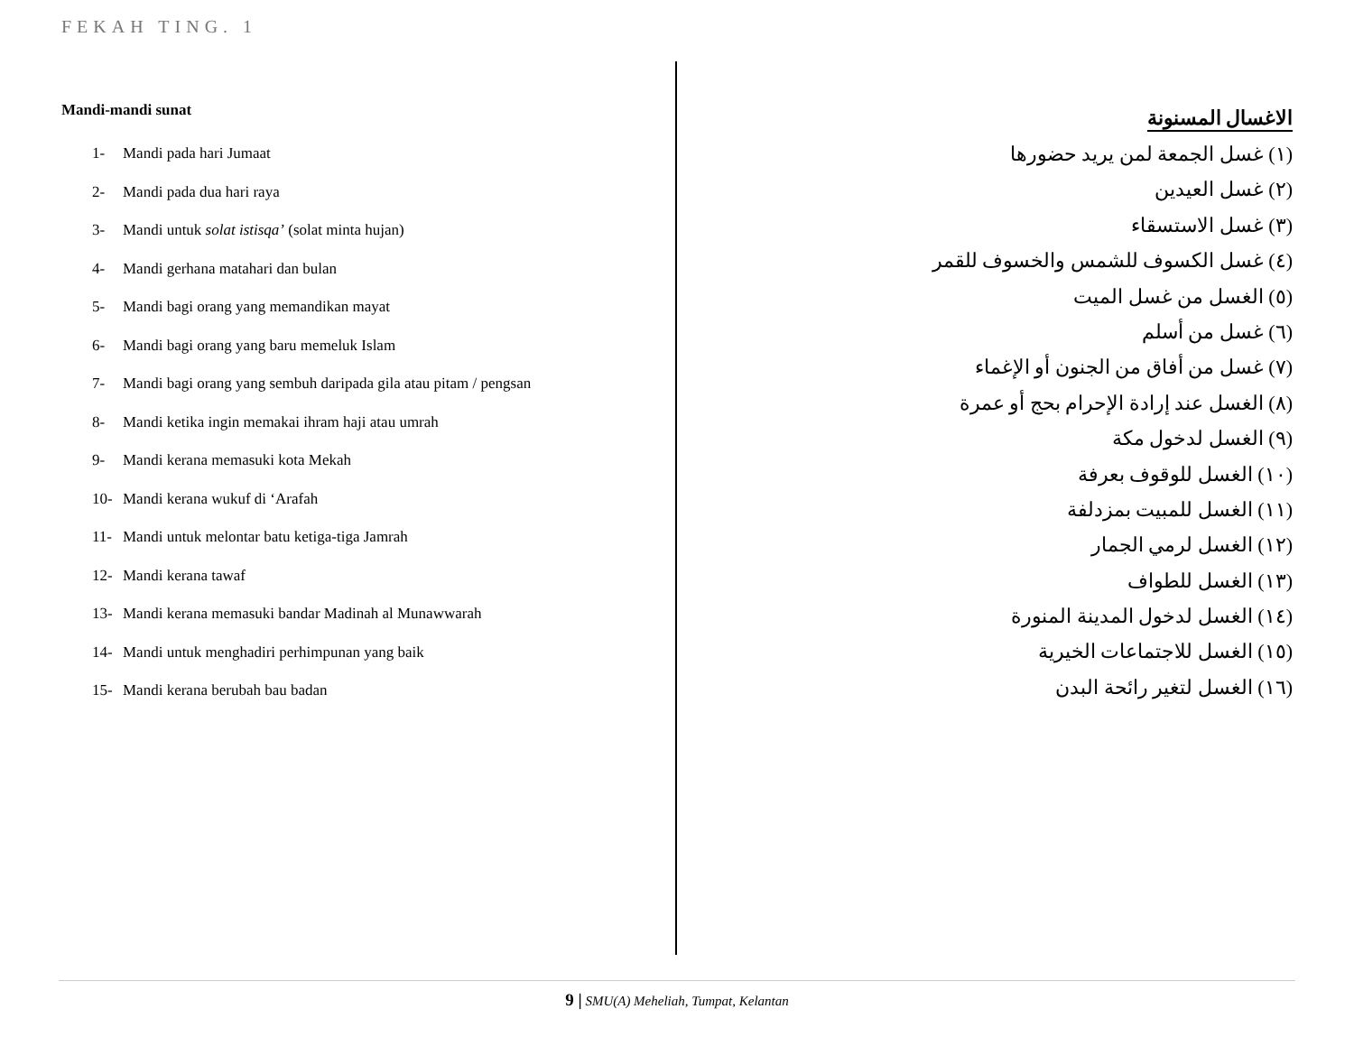FEKAH TING. 1
Mandi-mandi sunat
1- Mandi pada hari Jumaat
2- Mandi pada dua hari raya
3- Mandi untuk solat istisqa’ (solat minta hujan)
4- Mandi gerhana matahari dan bulan
5- Mandi bagi orang yang memandikan mayat
6- Mandi bagi orang yang baru memeluk Islam
7- Mandi bagi orang yang sembuh daripada gila atau pitam / pengsan
8- Mandi ketika ingin memakai ihram haji atau umrah
9- Mandi kerana memasuki kota Mekah
10- Mandi kerana wukuf di ‘Arafah
11- Mandi untuk melontar batu ketiga-tiga Jamrah
12- Mandi kerana tawaf
13- Mandi kerana memasuki bandar Madinah al Munawwarah
14- Mandi untuk menghadiri perhimpunan yang baik
15- Mandi kerana berubah bau badan
الاغسال المسنونة
(١) غسل الجمعة لمن يريد حضورها
(٢) غسل العيدين
(٣) غسل الاستسقاء
(٤) غسل الكسوف للشمس والخسوف للقمر
(٥) الغسل من غسل الميت
(٦) غسل من أسلم
(٧) غسل من أفاق من الجنون أو الإغماء
(٨) الغسل عند إرادة الإحرام بحج أو عمرة
(٩) الغسل لدخول مكة
(١٠) الغسل للوقوف بعرفة
(١١) الغسل للمبيت بمزدلفة
(١٢) الغسل لرمي الجمار
(١٣) الغسل للطواف
(١٤) الغسل لدخول المدينة المنورة
(١٥) الغسل للاجتماعات الخيرية
(١٦) الغسل لتغير رائحة البدن
9 | SMU(A) Meheliah, Tumpat, Kelantan